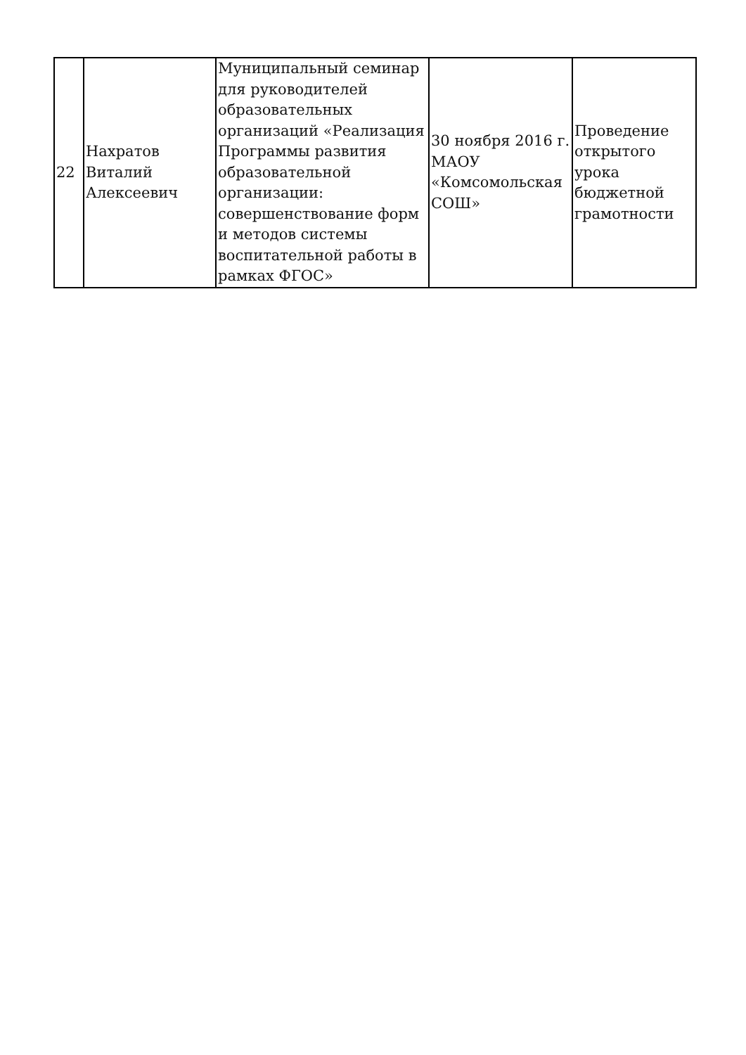| 22 | Нахратов Виталий Алексеевич | Муниципальный семинар для руководителей образовательных организаций «Реализация Программы развития образовательной организации: совершенствование форм и методов системы воспитательной работы в рамках ФГОС» | 30 ноября 2016 г. МАОУ «Комсомольская СОШ» | Проведение открытого урока бюджетной грамотности |